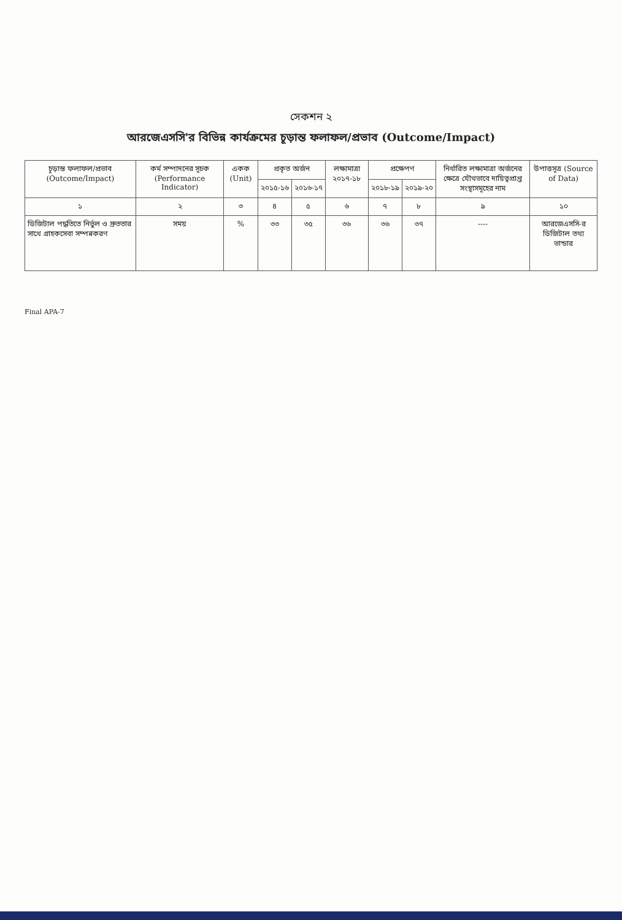সেকশন ২
আরজেএসসি'র বিভিন্ন কার্যক্রমের চূড়ান্ত ফলাফল/প্রভাব (Outcome/Impact)
| চূড়ান্ত ফলাফল/প্রভাব (Outcome/Impact) | কর্ম সম্পাদনের সূচক (Performance Indicator) | একক (Unit) | প্রকৃত অর্জন | | লক্ষ্যমাত্রা ২০১৭-১৮ | প্রক্ষেপণ | | নির্ধারিত লক্ষ্যমাত্রা অর্জনের ক্ষেত্রে যৌথভাবে দায়িত্বপ্রাপ্ত সংস্থাসমূহের নাম | উপাত্তসূত্র (Source of Data) |
| --- | --- | --- | --- | --- | --- | --- | --- | --- | --- |
| | | | ২০১৫-১৬ | ২০১৬-১৭ | | ২০১৮-১৯ | ২০১৯-২০ | | |
| ১ | ২ | ৩ | ৪ | ৫ | ৬ | ৭ | ৮ | ৯ | ১০ |
| ডিজিটাল পদ্ধতিতে নির্ভুল ও দ্রুততার সাথে গ্রাহকসেবা সম্পন্নকরণ | সময় | % | ৩৩ | ৩৫ | ৩৬ | ৩৬ | ৩৭ | ---- | আরজেএসসি-র ডিজিটাল তথ্য ভান্ডার |
Final APA-7